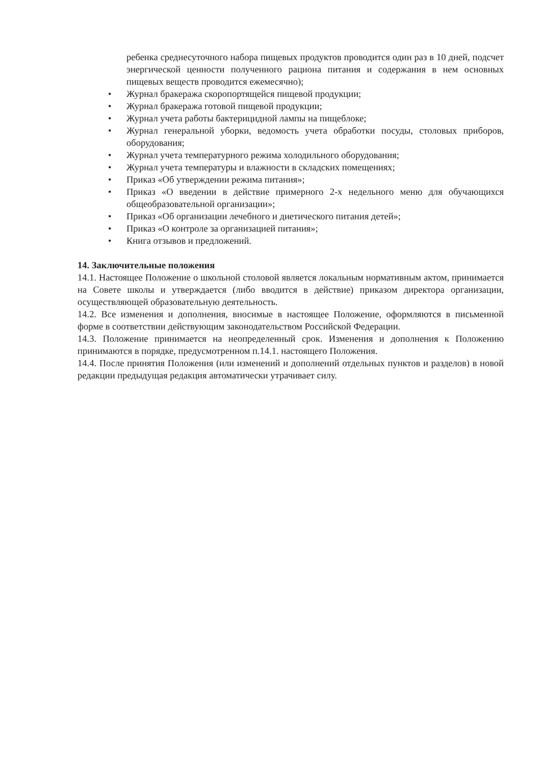ребенка среднесуточного набора пищевых продуктов проводится один раз в 10 дней, подсчет энергической ценности полученного рациона питания и содержания в нем основных пищевых веществ проводится ежемесячно);
• Журнал бракеража скоропортящейся пищевой продукции;
• Журнал бракеража готовой пищевой продукции;
• Журнал учета работы бактерицидной лампы на пищеблоке;
• Журнал генеральной уборки, ведомость учета обработки посуды, столовых приборов, оборудования;
• Журнал учета температурного режима холодильного оборудования;
• Журнал учета температуры и влажности в складских помещениях;
• Приказ «Об утверждении режима питания»;
• Приказ «О введении в действие примерного 2-х недельного меню для обучающихся общеобразовательной организации»;
• Приказ «Об организации лечебного и диетического питания детей»;
• Приказ «О контроле за организацией питания»;
• Книга отзывов и предложений.
14. Заключительные положения
14.1. Настоящее Положение о школьной столовой является локальным нормативным актом, принимается на Совете школы и утверждается (либо вводится в действие) приказом директора организации, осуществляющей образовательную деятельность.
14.2. Все изменения и дополнения, вносимые в настоящее Положение, оформляются в письменной форме в соответствии действующим законодательством Российской Федерации.
14.3. Положение принимается на неопределенный срок. Изменения и дополнения к Положению принимаются в порядке, предусмотренном п.14.1. настоящего Положения.
14.4. После принятия Положения (или изменений и дополнений отдельных пунктов и разделов) в новой редакции предыдущая редакция автоматически утрачивает силу.